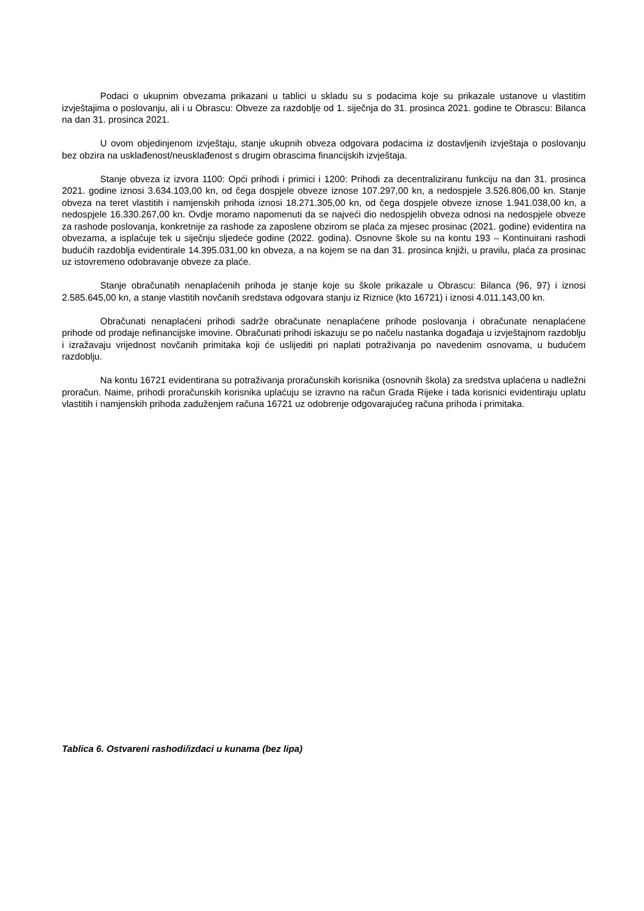Podaci o ukupnim obvezama prikazani u tablici u skladu su s podacima koje su prikazale ustanove u vlastitim izvještajima o poslovanju, ali i u Obrascu: Obveze za razdoblje od 1. siječnja do 31. prosinca 2021. godine te Obrascu: Bilanca na dan 31. prosinca 2021.
U ovom objedinjenom izvještaju, stanje ukupnih obveza odgovara podacima iz dostavljenih izvještaja o poslovanju bez obzira na usklađenost/neusklađenost s drugim obrascima financijskih izvještaja.
Stanje obveza iz izvora 1100: Opći prihodi i primici i 1200: Prihodi za decentraliziranu funkciju na dan 31. prosinca 2021. godine iznosi 3.634.103,00 kn, od čega dospjele obveze iznose 107.297,00 kn, a nedospjele 3.526.806,00 kn. Stanje obveza na teret vlastitih i namjenskih prihoda iznosi 18.271.305,00 kn, od čega dospjele obveze iznose 1.941.038,00 kn, a nedospjele 16.330.267,00 kn. Ovdje moramo napomenuti da se najveći dio nedospjelih obveza odnosi na nedospjele obveze za rashode poslovanja, konkretnije za rashode za zaposlene obzirom se plaća za mjesec prosinac (2021. godine) evidentira na obvezama, a isplaćuje tek u siječnju sljedeće godine (2022. godina). Osnovne škole su na kontu 193 – Kontinuirani rashodi budućih razdoblja evidentirale 14.395.031,00 kn obveza, a na kojem se na dan 31. prosinca knjiži, u pravilu, plaća za prosinac uz istovremeno odobravanje obveze za plaće.
Stanje obračunatih nenaplaćenih prihoda je stanje koje su škole prikazale u Obrascu: Bilanca (96, 97) i iznosi 2.585.645,00 kn, a stanje vlastitih novčanih sredstava odgovara stanju iz Riznice (kto 16721) i iznosi 4.011.143,00 kn.
Obračunati nenaplaćeni prihodi sadrže obračunate nenaplaćene prihode poslovanja i obračunate nenaplaćene prihode od prodaje nefinancijske imovine. Obračunati prihodi iskazuju se po načelu nastanka događaja u izvještajnom razdoblju i izražavaju vrijednost novčanih primitaka koji će uslijediti pri naplati potraživanja po navedenim osnovama, u budućem razdoblju.
Na kontu 16721 evidentirana su potraživanja proračunskih korisnika (osnovnih škola) za sredstva uplaćena u nadležni proračun. Naime, prihodi proračunskih korisnika uplaćuju se izravno na račun Grada Rijeke i tada korisnici evidentiraju uplatu vlastitih i namjenskih prihoda zaduženjem računa 16721 uz odobrenje odgovarajućeg računa prihoda i primitaka.
Tablica 6. Ostvareni rashodi/izdaci u kunama (bez lipa)